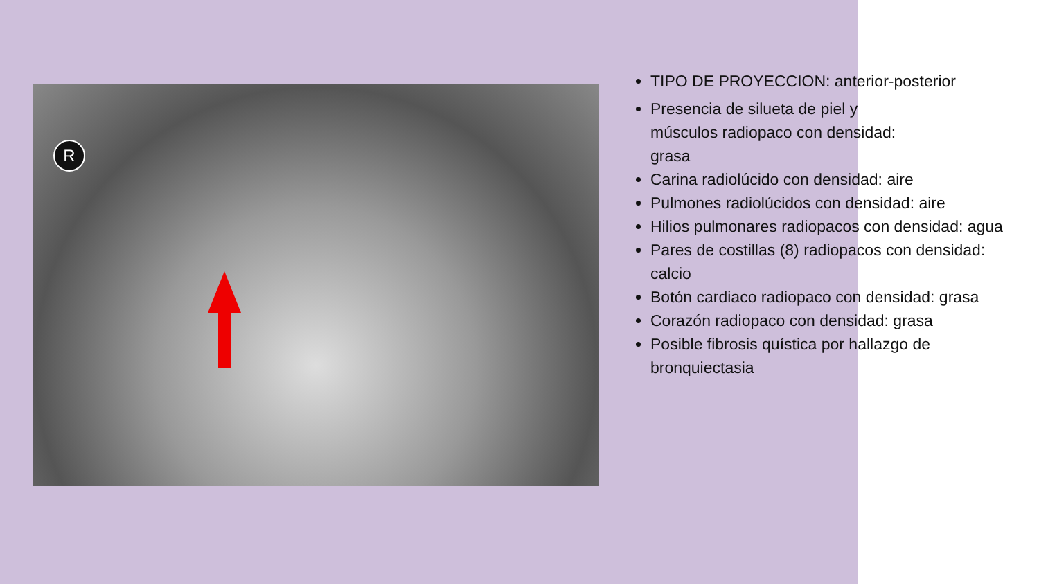R
TIPO DE PROYECCION: anterior-posterior
Presencia de silueta de piel y
músculos radiopaco con densidad:
grasa
Carina radiolúcido con densidad: aire
Pulmones radiolúcidos con densidad: aire
Hilios pulmonares radiopacos con densidad: agua
Pares de costillas (8) radiopacos con densidad: calcio
Botón cardiaco radiopaco con densidad: grasa
Corazón radiopaco con densidad: grasa
Posible fibrosis quística por hallazgo de bronquiectasia